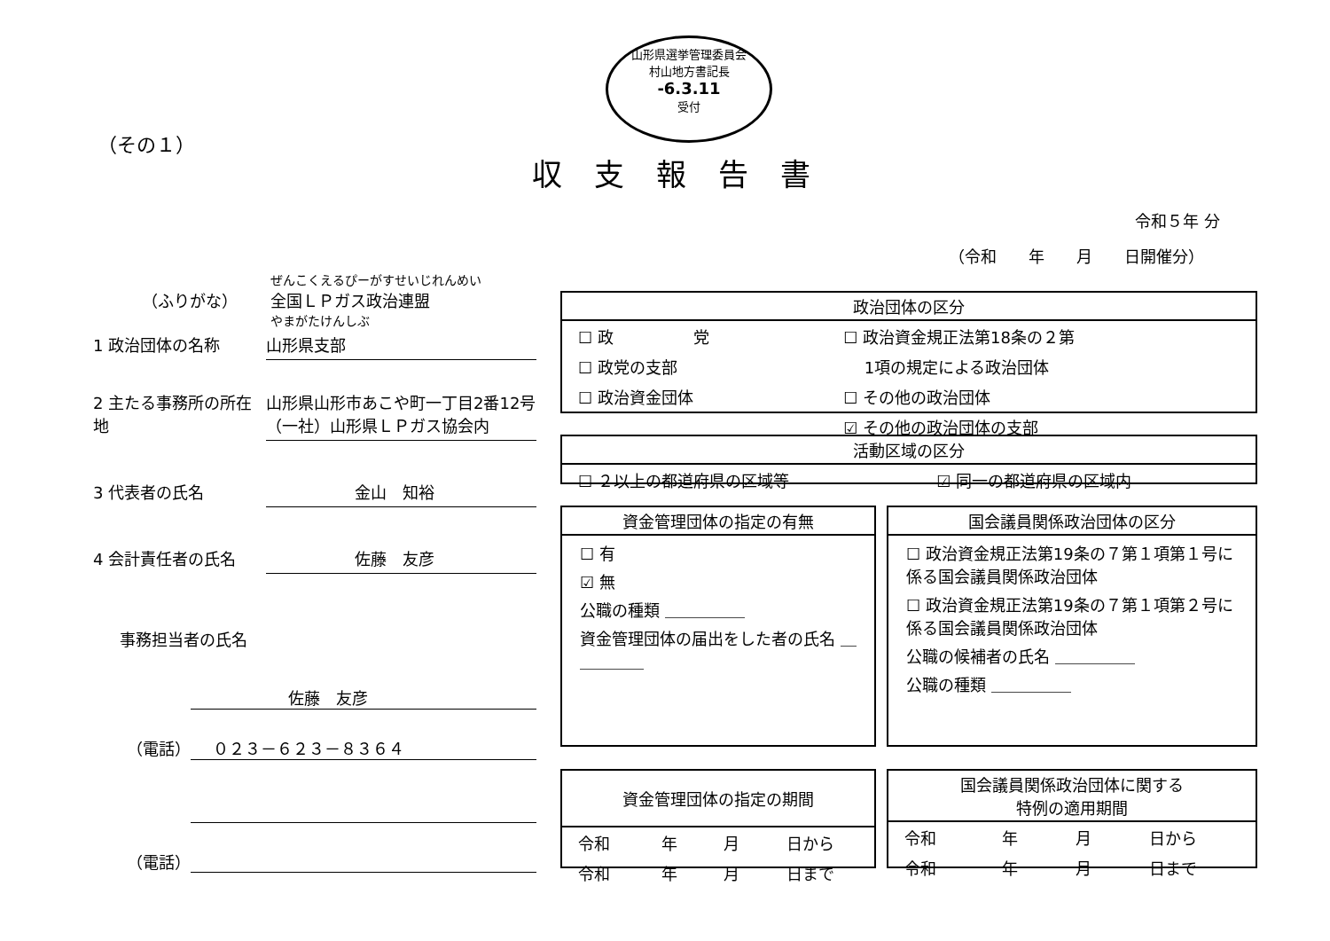山形県選挙管理委員会
村山地方書記長
-6.3.11
受付
（その１）
収支報告書
令和５年 分
（令和　　年　　月　　日開催分）
ぜんこくえるぴーがすせいじれんめい
（ふりがな） 全国ＬＰガス政治連盟
やまがたけんしぶ
1 政治団体の名称 山形県支部
2 主たる事務所の所在地 山形県山形市あこや町一丁目2番12号
（一社）山形県ＬＰガス協会内
3 代表者の氏名 金山　知裕
4 会計責任者の氏名 佐藤　友彦
事務担当者の氏名
佐藤　友彦
（電話） ０２３－６２３－８３６４
（電話）
政治団体の区分
| ☐ 政 党 | ☐ 政治資金規正法第18条の２第 |
| ☐ 政党の支部 | 1項の規定による政治団体 |
| ☐ 政治資金団体 | ☐ その他の政治団体 |
| | ☑ その他の政治団体の支部 |
活動区域の区分
| ☐ ２以上の都道府県の区域等 | ☑ 同一の都道府県の区域内 |
資金管理団体の指定の有無
☐ 有
☑ 無
公職の種類 ＿＿＿＿＿
資金管理団体の届出をした者の氏名 ＿＿＿＿＿
国会議員関係政治団体の区分
☐ 政治資金規正法第19条の７第１項第１号に係る国会議員関係政治団体
☐ 政治資金規正法第19条の７第１項第２号に係る国会議員関係政治団体
公職の候補者の氏名 ＿＿＿＿＿
公職の種類 ＿＿＿＿＿
資金管理団体の指定の期間
| 令和 | 年 | 月 | 日から |
| 令和 | 年 | 月 | 日まで |
国会議員関係政治団体に関する
特例の適用期間
| 令和 | 年 | 月 | 日から |
| 令和 | 年 | 月 | 日まで |